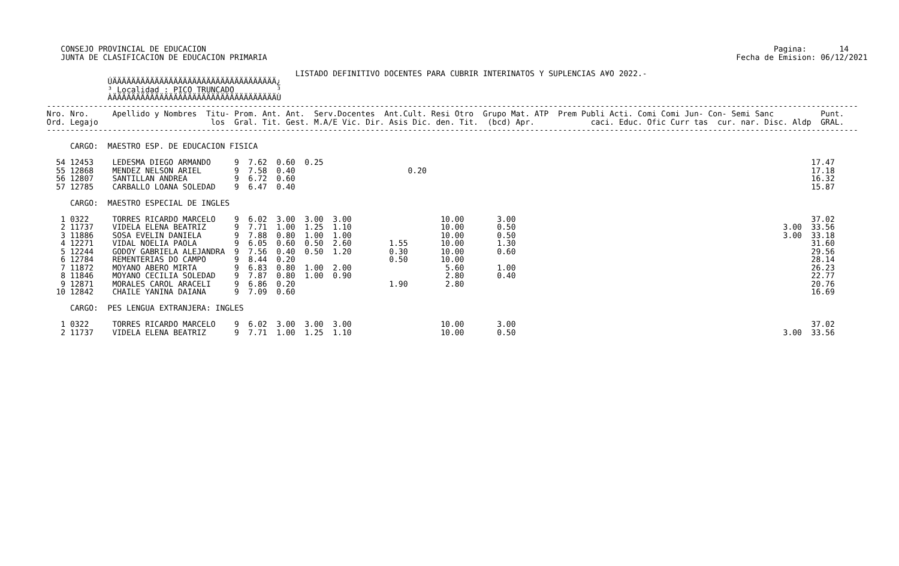CONSEJO PROVINCIAL DE EDUCACION                                                                                                                         Pagina:       14
    JUNTA DE CLASIFICACION DE EDUCACION PRIMARIA                                                                                                    Fecha de Emision: 06/12/2021

                                                      LISTADO DEFINITIVO DOCENTES PARA CUBRIR INTERINATOS Y SUPLENCIAS A¥O 2022.-
              ÚÄÄÄÄÄÄÄÄÄÄÄÄÄÄÄÄÄÄÄÄÄÄÄÄÄÄÄÄÄÄÄÄÄÄÄ¿
              ³ Localidad : PICO TRUNCADO         ³
              ÀÄÄÄÄÄÄÄÄÄÄÄÄÄÄÄÄÄÄÄÄÄÄÄÄÄÄÄÄÄÄÄÄÄÄÄÙ
 -----------------------------------------------------------------------------------------------------------------------------------------------------------------------------
 Nro. Nro.     Apellido y Nombres  Titu- Prom. Ant. Ant.  Serv.Docentes  Ant.Cult. Resi Otro  Grupo Mat. ATP  Prem Publi Acti. Comi Comi Jun- Con- Semi Sanc          Punt.
 Ord. Legajo                        los  Gral. Tit. Gest. M.A/E Vic. Dir. Asis Dic. den. Tit.  (bcd) Apr.            caci. Educ. Ofic Curr tas  cur. nar. Disc. Aldp  GRAL.
 -----------------------------------------------------------------------------------------------------------------------------------------------------------------------------

      CARGO:  MAESTRO ESP. DE EDUCACION FISICA

   54 12453    LEDESMA DIEGO ARMANDO     9  7.62  0.60  0.25                                                                                                        17.47
   55 12868    MENDEZ NELSON ARIEL       9  7.58  0.40                        0.20                                                                                  17.18
   56 12807    SANTILLAN ANDREA          9  6.72  0.60                                                                                                              16.32
   57 12785    CARBALLO LOANA SOLEDAD    9  6.47  0.40                                                                                                              15.87

      CARGO:  MAESTRO ESPECIAL DE INGLES

    1 0322     TORRES RICARDO MARCELO    9  6.02  3.00  3.00  3.00                   10.00       3.00                                                               37.02
    2 11737    VIDELA ELENA BEATRIZ      9  7.71  1.00  1.25  1.10                   10.00       0.50                                                         3.00  33.56
    3 11886    SOSA EVELIN DANIELA       9  7.88  0.80  1.00  1.00                   10.00       0.50                                                         3.00  33.18
    4 12271    VIDAL NOELIA PAOLA        9  6.05  0.60  0.50  2.60        1.55       10.00       1.30                                                               31.60
    5 12244    GODOY GABRIELA ALEJANDRA  9  7.56  0.40  0.50  1.20        0.30       10.00       0.60                                                               29.56
    6 12784    REMENTERIAS DO CAMPO      9  8.44  0.20                    0.50       10.00                                                                          28.14
    7 11872    MOYANO ABERO MIRTA        9  6.83  0.80  1.00  2.00                    5.60       1.00                                                               26.23
    8 11846    MOYANO CECILIA SOLEDAD    9  7.87  0.80  1.00  0.90                    2.80       0.40                                                               22.77
    9 12871    MORALES CAROL ARACELI     9  6.86  0.20                    1.90        2.80                                                                          20.76
   10 12842    CHAILE YANINA DAIANA      9  7.09  0.60                                                                                                              16.69

      CARGO:  PES LENGUA EXTRANJERA: INGLES

    1 0322     TORRES RICARDO MARCELO    9  6.02  3.00  3.00  3.00                   10.00       3.00                                                               37.02
    2 11737    VIDELA ELENA BEATRIZ      9  7.71  1.00  1.25  1.10                   10.00       0.50                                                         3.00  33.56